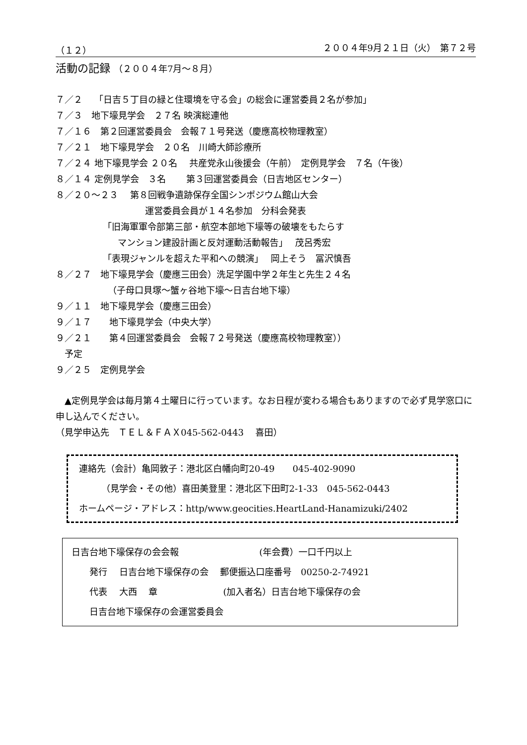（１２） ２００４年9月２１日（火）　第７２号
活動の記録 （２００４年7月～８月）
７／２　 「日吉５丁目の緑と住環境を守る会」の総会に運営委員２名が参加」
７／３　地下壕見学会　２７名 映演総連他
７／１６　第２回運営委員会　会報７１号発送（慶應高校物理教室）
７／２１　地下壕見学会　２０名　川崎大師診療所
７／２４ 地下壕見学会 ２０名　 共産党永山後援会（午前）　定例見学会　７名（午後）
８／１４ 定例見学会　３名　　 第３回運営委員会（日吉地区センター）
８／２０～２３　 第８回戦争遺跡保存全国シンポジウム館山大会
運営委員会員が１４名参加　分科会発表
「旧海軍軍令部第三部・航空本部地下壕等の破壊をもたらす
マンション建設計画と反対運動活動報告」　 茂呂秀宏
「表現ジャンルを超えた平和への競演」　 岡上そう　冨沢慎吾
８／２７　地下壕見学会（慶應三田会）洗足学園中学２年生と先生２４名
（子母口貝塚～蟹ヶ谷地下壕～日吉台地下壕）
９／１１　地下壕見学会（慶應三田会）
９／１７　　地下壕見学会（中央大学）
９／２１　　第４回運営委員会　会報７２号発送（慶應高校物理教室））
　予定
９／２５　定例見学会
　▲定例見学会は毎月第４土曜日に行っています。なお日程が変わる場合もありますので必ず見学窓口に申し込んでください。
（見学申込先　ＴＥＬ＆ＦＡＸ045-562-0443　 喜田）
連絡先（会計）亀岡敦子：港北区白幡向町20-49　　045-402-9090
　　　（見学会・その他）喜田美登里：港北区下田町2-1-33　045-562-0443
ホームページ・アドレス：http/www.geocities.HeartLand-Hanamizuki/2402
日吉台地下壕保存の会会報　　　　　　　　　(年会費）一口千円以上
　　発行　 日吉台地下壕保存の会　 郵便振込口座番号　00250-2-74921
　　代表　 大西　 章　　　　　　　 (加入者名）日吉台地下壕保存の会
　　日吉台地下壕保存の会運営委員会